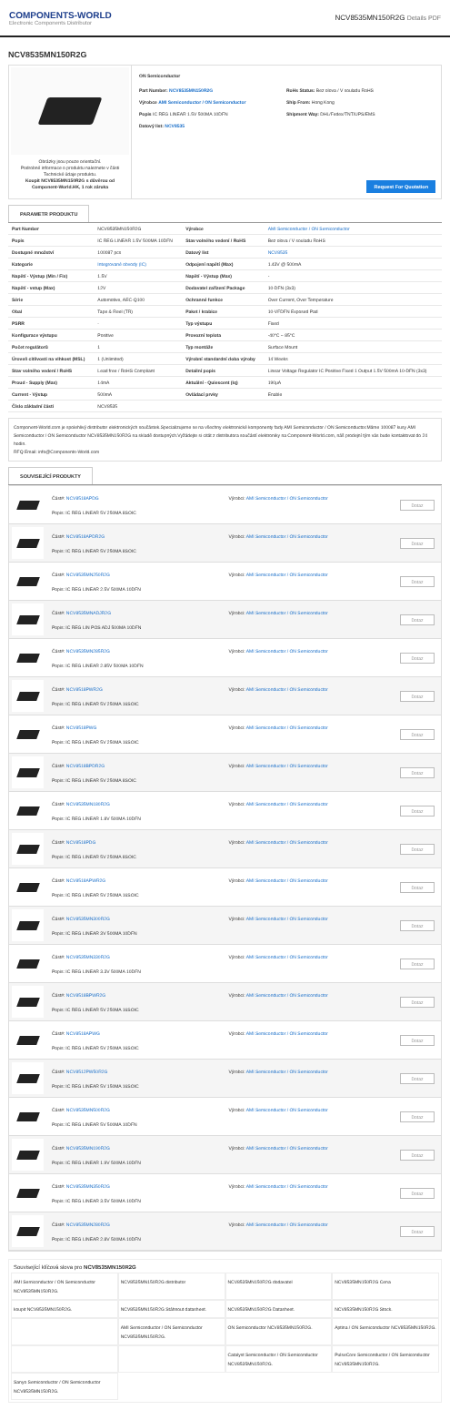COMPONENTS-WORLD
Electronic Components Distributor
NCV8535MN150R2G Details PDF
NCV8535MN150R2G
Obrázky jsou pouze orientační.
Podrobné informace o produktu naleznete v části Technické údaje produktu.
Koupit NCV8535MN150R2G s důvěrou od Component-World.HK, 1 rok záruka
ON Semiconductor
Part Number: NCV8535MN150R2G
Výrobce AMI Semiconductor / ON Semiconductor
Popis IC REG LINEAR 1.5V 500MA 10DFN
Datový list: NCV8535
RoHs Status: Bez olova / V souladu RoHS
Ship From: Hong Kong
Shipment Way: DHL/Fedex/TNT/UPS/EMS
Request For Quotation
PARAMETR PRODUKTU
| Part Number | NCV8535MN150R2G | Výrobce | AMI Semiconductor / ON Semiconductor |
| Popis | IC REG LINEAR 1.5V 500MA 10DFN | Stav volného vedení / RoHS | Bez olova / V souladu RoHS |
| Dostupné množství | 100087 pcs | Datový list | NCV8535 |
| Kategorie | Integrované obvody (IC) | Odpojení napětí (Max) | 1.43V @ 500mA |
| Napětí - Výstup (Min / Fix) | 1.5V | Napětí - Výstup (Max) | - |
| Napětí - vstup (Max) | 12V | Dodavatel zařízení Package | 10-DFN (3x3) |
| Série | Automotive, AEC-Q100 | Ochranné funkce | Over Current, Over Temperature |
| Obal | Tape & Reel (TR) | Paket / krabice | 10-VFDFN Exposed Pad |
| PSRR | - | Typ výstupu | Fixed |
| Konfigurace výstupu | Positive | Provozní teplota | -40°C ~ 85°C |
| Počet regulátorů | 1 | Typ montáže | Surface Mount |
| Úroveň citlivosti na vlhkost (MSL) | 1 (Unlimited) | Výrobní standardní doba výroby | 14 Weeks |
| Stav volného vedení / RoHS | Lead free / RoHS Compliant | Detailní popis | Linear Voltage Regulator IC Positive Fixed 1 Output 1.5V 500mA 10-DFN (3x3) |
| Proud - Supply (Max) | 14mA | Aktuální - Quiescent (Iq) | 190µA |
| Current - Výstup | 500mA | Ovládací prvky | Enable |
| Číslo základní části | NCV8535 | | |
Component-World.com je spolehlivý distributor elektronických součástek.Specializujeme se na všechny elektronické komponenty fady AMI Semiconductor / ON Semiconductor.Máme 100087 kusy AMI Semiconductor / ON Semiconductor NCV8535MN150R2G na skladě dostupných.Vyžádejte si citát z distributora součástí elektroniky na Component-World.com, náš prodejní tým vás bude kontaktovat do 24 hodin.
RFQ Email: info@Components-World.com
SOUVISEJÍCÍ PRODUKTY
Část#: NCV8518APDG
Popis: IC REG LINEAR 5V 250MA 8SOIC
Výrobci: AMI Semiconductor / ON Semiconductor
Dotaz
Část#: NCV8518APDR2G
Popis: IC REG LINEAR 5V 250MA 8SOIC
Výrobci: AMI Semiconductor / ON Semiconductor
Dotaz
Část#: NCV8535MN250R2G
Popis: IC REG LINEAR 2.5V 500MA 10DFN
Výrobci: AMI Semiconductor / ON Semiconductor
Dotaz
Část#: NCV8535MNADJR2G
Popis: IC REG LIN POS ADJ 500MA 10DFN
Výrobci: AMI Semiconductor / ON Semiconductor
Dotaz
Část#: NCV8535MN285R2G
Popis: IC REG LINEAR 2.85V 500MA 10DFN
Výrobci: AMI Semiconductor / ON Semiconductor
Dotaz
Část#: NCV8518PWR2G
Popis: IC REG LINEAR 5V 250MA 16SOIC
Výrobci: AMI Semiconductor / ON Semiconductor
Dotaz
Část#: NCV8518PWG
Popis: IC REG LINEAR 5V 250MA 16SOIC
Výrobci: AMI Semiconductor / ON Semiconductor
Dotaz
Část#: NCV8518BPDR2G
Popis: IC REG LINEAR 5V 250MA 8SOIC
Výrobci: AMI Semiconductor / ON Semiconductor
Dotaz
Část#: NCV8535MN180R2G
Popis: IC REG LINEAR 1.8V 500MA 10DFN
Výrobci: AMI Semiconductor / ON Semiconductor
Dotaz
Část#: NCV8518PDG
Popis: IC REG LINEAR 5V 250MA 8SOIC
Výrobci: AMI Semiconductor / ON Semiconductor
Dotaz
Část#: NCV8518APWR2G
Popis: IC REG LINEAR 5V 250MA 16SOIC
Výrobci: AMI Semiconductor / ON Semiconductor
Dotaz
Část#: NCV8535MN300R2G
Popis: IC REG LINEAR 3V 500MA 10DFN
Výrobci: AMI Semiconductor / ON Semiconductor
Dotaz
Část#: NCV8535MN330R2G
Popis: IC REG LINEAR 3.3V 500MA 10DFN
Výrobci: AMI Semiconductor / ON Semiconductor
Dotaz
Část#: NCV8518BPWR2G
Popis: IC REG LINEAR 5V 250MA 16SOIC
Výrobci: AMI Semiconductor / ON Semiconductor
Dotaz
Část#: NCV8518APWG
Popis: IC REG LINEAR 5V 250MA 16SOIC
Výrobci: AMI Semiconductor / ON Semiconductor
Dotaz
Část#: NCV8512PW50R2G
Popis: IC REG LINEAR 5V 150MA 16SOIC
Výrobci: AMI Semiconductor / ON Semiconductor
Dotaz
Část#: NCV8535MN500R2G
Popis: IC REG LINEAR 5V 500MA 10DFN
Výrobci: AMI Semiconductor / ON Semiconductor
Dotaz
Část#: NCV8535MN190R2G
Popis: IC REG LINEAR 1.9V 500MA 10DFN
Výrobci: AMI Semiconductor / ON Semiconductor
Dotaz
Část#: NCV8535MN350R2G
Popis: IC REG LINEAR 3.5V 500MA 10DFN
Výrobci: AMI Semiconductor / ON Semiconductor
Dotaz
Část#: NCV8535MN280R2G
Popis: IC REG LINEAR 2.8V 500MA 10DFN
Výrobci: AMI Semiconductor / ON Semiconductor
Dotaz
Související klíčová slova pro NCV8535MN150R2G
AMI Semiconductor / ON Semiconductor NCV8535MN150R2G.
NCV8535MN150R2G distributor
NCV8535MN150R2G dodavatel
NCV8535MN150R2G Cena
koupit NCV8535MN150R2G.
NCV8535MN150R2G Stáhnout datasheet.
NCV8535MN150R2G Datasheet.
NCV8535MN150R2G Stock.
AMI Semiconductor / ON Semiconductor NCV8535MN150R2G.
ON Semiconductor NCV8535MN150R2G.
Aptina / ON Semiconductor NCV8535MN150R2G.
Catalyst Semiconductor / ON Semiconductor NCV8535MN150R2G.
PulseCore Semiconductor / ON Semiconductor NCV8535MN150R2G.
Sanyo Semiconductor / ON Semiconductor NCV8535MN150R2G.